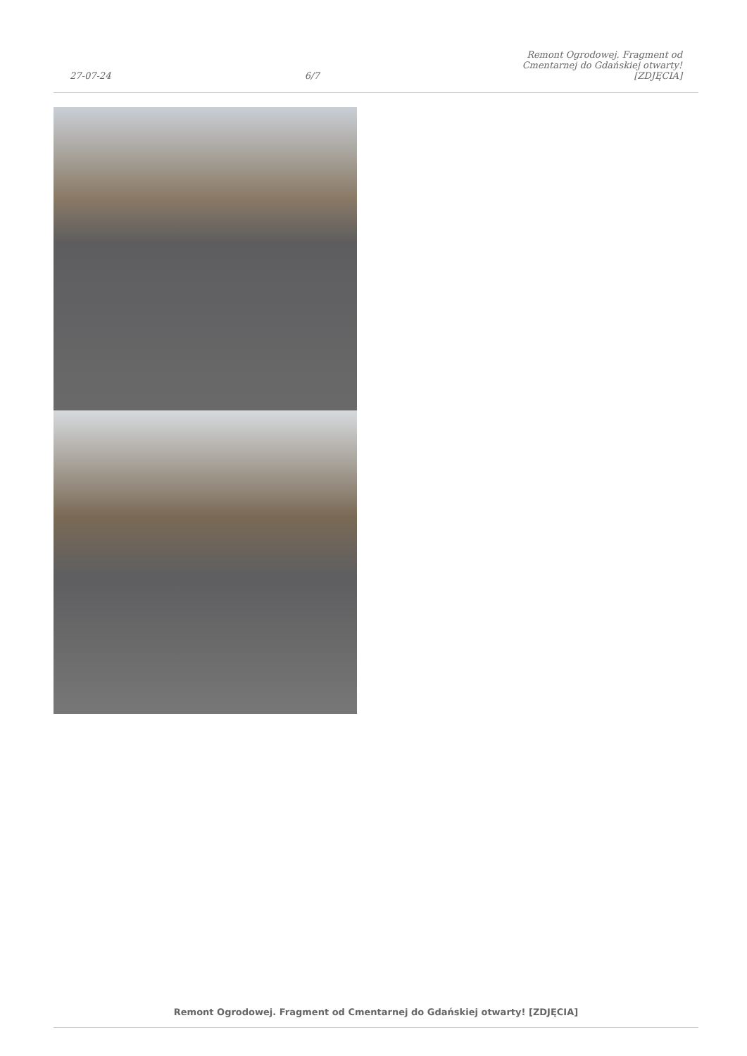27-07-24 6/7 Remont Ogrodowej. Fragment od Cmentarnej do Gdańskiej otwarty! [ZDJĘCIA]
Remont Ogrodowej. Fragment od Cmentarnej do Gdańskiej otwarty! [ZDJĘCIA]